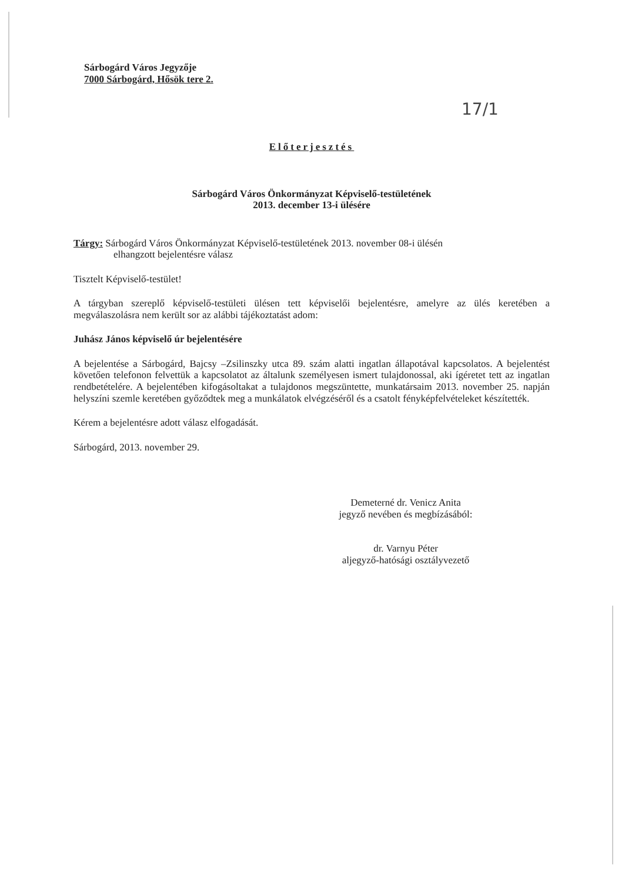Sárbogárd Város Jegyzője
7000 Sárbogárd, Hősök tere 2.
17/1
Előterjesztés
Sárbogárd Város Önkormányzat Képviselő-testületének
2013. december 13-i ülésére
Tárgy: Sárbogárd Város Önkormányzat Képviselő-testületének 2013. november 08-i ülésén
elhangzott bejelentésre válasz
Tisztelt Képviselő-testület!
A tárgyban szereplő képviselő-testületi ülésen tett képviselői bejelentésre, amelyre az ülés keretében a megválaszolásra nem került sor az alábbi tájékoztatást adom:
Juhász János képviselő úr bejelentésére
A bejelentése a Sárbogárd, Bajcsy –Zsilinszky utca 89. szám alatti ingatlan állapotával kapcsolatos. A bejelentést követően telefonon felvettük a kapcsolatot az általunk személyesen ismert tulajdonossal, aki ígéretet tett az ingatlan rendbetételére. A bejelentében kifogásoltakat a tulajdonos megszüntette, munkatársaim 2013. november 25. napján helyszíni szemle keretében győződtek meg a munkálatok elvégzéséről és a csatolt fényképfelvételeket készítették.
Kérem a bejelentésre adott válasz elfogadását.
Sárbogárd, 2013. november 29.
Demeterné dr. Venicz Anita
jegyző nevében és megbízásából:
dr. Varnyu Péter
aljegyző-hatósági osztályvezető